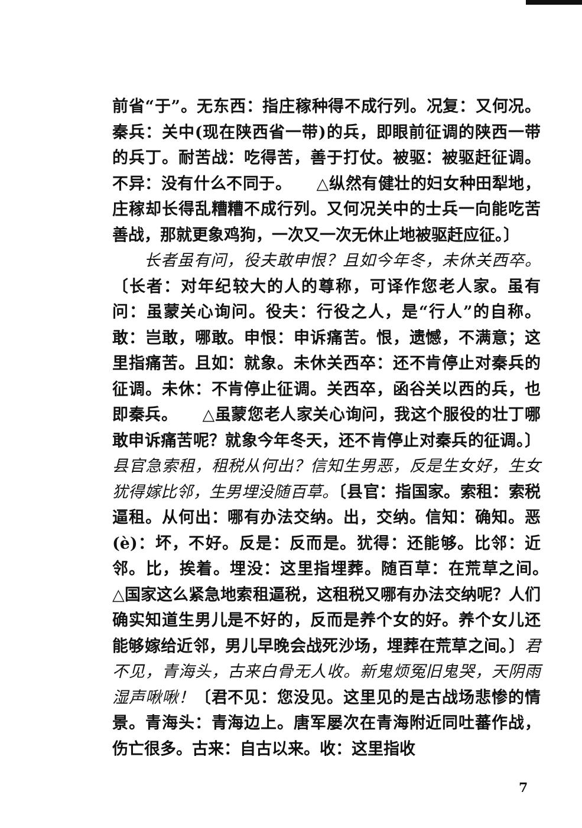前省“于”。无东西：指庄稼种得不成行列。况复：又何况。秦兵：关中(现在陕西省一带)的兵，即眼前征调的陕西一带的兵丁。耐苦战：吃得苦，善于打仗。被驱：被驱赶征调。不异：没有什么不同于。　　△纵然有健壮的妇女种田犁地，庄稼却长得乱糟糟不成行列。又何况关中的士兵一向能吃苦善战，那就更象鸡狗，一次又一次无休止地被驱赶应征。〕
长者虽有问，役夫敢申恨？且如今年冬，未休关西卒。〔长者：对年纪较大的人的尊称，可译作您老人家。虽有问：虽蒙关心询问。役夫：行役之人，是“行人”的自称。敢：岂敢，哪敢。申恨：申诉痛苦。恨，遗憾，不满意；这里指痛苦。且如：就象。未休关西卒：还不肯停止对秦兵的征调。未休：不肯停止征调。关西卒，函谷关以西的兵，也即秦兵。　　△虽蒙您老人家关心询问，我这个服役的壮丁哪敢申诉痛苦呢？就象今年冬天，还不肯停止对秦兵的征调。〕县官急索租，租税从何出？信知生男恶，反是生女好，生女犹得嫁比邻，生男埋没随百草。〔县官：指国家。索租：索税逼租。从何出：哪有办法交纳。出，交纳。信知：确知。恶(è)：坏，不好。反是：反而是。犹得：还能够。比邻：近邻。比，挨着。埋没：这里指埋葬。随百草：在荒草之间。　　△国家这么紧急地索租逼税，这租税又哪有办法交纳呢？人们确实知道生男儿是不好的，反而是养个女的好。养个女儿还能够嫁给近邻，男儿早晚会战死沙场，埋葬在荒草之间。〕君不见，青海头，古来白骨无人收。新鬼烦冤旧鬼哭，天阴雨湿声啾啾！〔君不见：您没见。这里见的是古战场悲惨的情景。青海头：青海边上。唐军屡次在青海附近同吐蕃作战，伤亡很多。古来：自古以来。收：这里指收
7